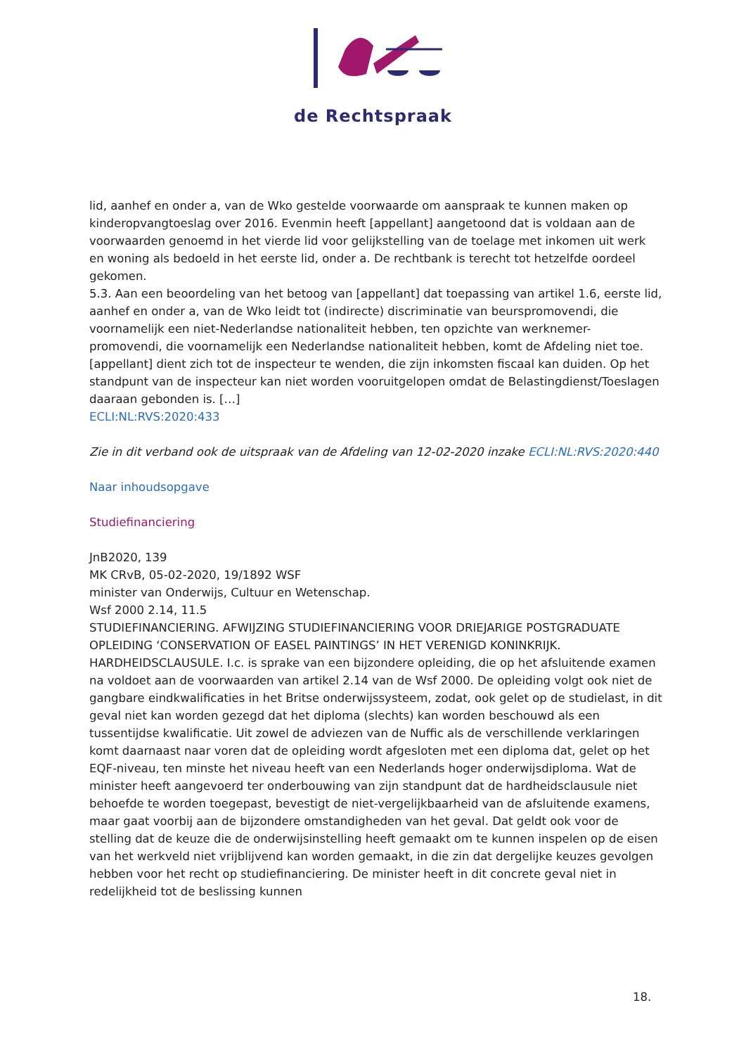de Rechtspraak
lid, aanhef en onder a, van de Wko gestelde voorwaarde om aanspraak te kunnen maken op kinderopvangtoeslag over 2016. Evenmin heeft [appellant] aangetoond dat is voldaan aan de voorwaarden genoemd in het vierde lid voor gelijkstelling van de toelage met inkomen uit werk en woning als bedoeld in het eerste lid, onder a. De rechtbank is terecht tot hetzelfde oordeel gekomen.
5.3. Aan een beoordeling van het betoog van [appellant] dat toepassing van artikel 1.6, eerste lid, aanhef en onder a, van de Wko leidt tot (indirecte) discriminatie van beurspromovendi, die voornamelijk een niet-Nederlandse nationaliteit hebben, ten opzichte van werknemer-promovendi, die voornamelijk een Nederlandse nationaliteit hebben, komt de Afdeling niet toe. [appellant] dient zich tot de inspecteur te wenden, die zijn inkomsten fiscaal kan duiden. Op het standpunt van de inspecteur kan niet worden vooruitgelopen omdat de Belastingdienst/Toeslagen daaraan gebonden is. […]
ECLI:NL:RVS:2020:433
Zie in dit verband ook de uitspraak van de Afdeling van 12-02-2020 inzake ECLI:NL:RVS:2020:440
Naar inhoudsopgave
Studiefinanciering
JnB2020, 139
MK CRvB, 05-02-2020, 19/1892 WSF
minister van Onderwijs, Cultuur en Wetenschap.
Wsf 2000 2.14, 11.5
STUDIEFINANCIERING. AFWIJZING STUDIEFINANCIERING VOOR DRIEJARIGE POSTGRADUATE OPLEIDING ‘CONSERVATION OF EASEL PAINTINGS’ IN HET VERENIGD KONINKRIJK. HARDHEIDSCLAUSULE. I.c. is sprake van een bijzondere opleiding, die op het afsluitende examen na voldoet aan de voorwaarden van artikel 2.14 van de Wsf 2000. De opleiding volgt ook niet de gangbare eindkwalificaties in het Britse onderwijssysteem, zodat, ook gelet op de studielast, in dit geval niet kan worden gezegd dat het diploma (slechts) kan worden beschouwd als een tussentijdse kwalificatie. Uit zowel de adviezen van de Nuffic als de verschillende verklaringen komt daarnaast naar voren dat de opleiding wordt afgesloten met een diploma dat, gelet op het EQF-niveau, ten minste het niveau heeft van een Nederlands hoger onderwijsdiploma. Wat de minister heeft aangevoerd ter onderbouwing van zijn standpunt dat de hardheidsclausule niet behoefde te worden toegepast, bevestigt de niet-vergelijkbaarheid van de afsluitende examens, maar gaat voorbij aan de bijzondere omstandigheden van het geval. Dat geldt ook voor de stelling dat de keuze die de onderwijsinstelling heeft gemaakt om te kunnen inspelen op de eisen van het werkveld niet vrijblijvend kan worden gemaakt, in die zin dat dergelijke keuzes gevolgen hebben voor het recht op studiefinanciering. De minister heeft in dit concrete geval niet in redelijkheid tot de beslissing kunnen
18.